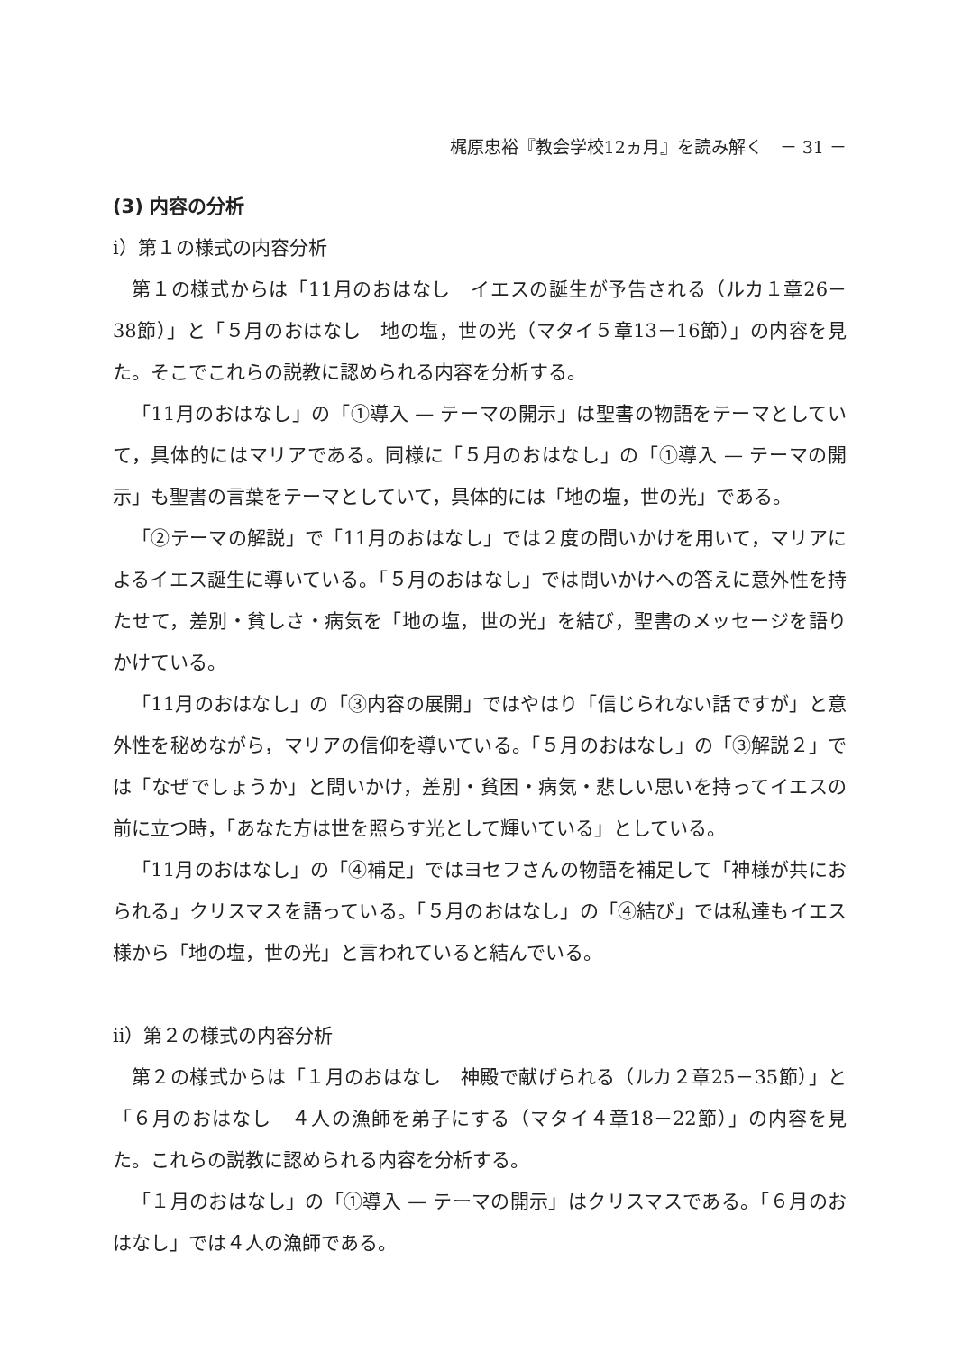梶原忠裕『教会学校12ヵ月』を読み解く　－ 31 －
(3) 内容の分析
ⅰ）第１の様式の内容分析
第１の様式からは「11月のおはなし　イエスの誕生が予告される（ルカ１章26－38節）」と「５月のおはなし　地の塩，世の光（マタイ５章13－16節）」の内容を見た。そこでこれらの説教に認められる内容を分析する。
「11月のおはなし」の「①導入 — テーマの開示」は聖書の物語をテーマとしていて，具体的にはマリアである。同様に「５月のおはなし」の「①導入 — テーマの開示」も聖書の言葉をテーマとしていて，具体的には「地の塩，世の光」である。
「②テーマの解説」で「11月のおはなし」では２度の問いかけを用いて，マリアによるイエス誕生に導いている。「５月のおはなし」では問いかけへの答えに意外性を持たせて，差別・貧しさ・病気を「地の塩，世の光」を結び，聖書のメッセージを語りかけている。
「11月のおはなし」の「③内容の展開」ではやはり「信じられない話ですが」と意外性を秘めながら，マリアの信仰を導いている。「５月のおはなし」の「③解説２」では「なぜでしょうか」と問いかけ，差別・貧困・病気・悲しい思いを持ってイエスの前に立つ時，「あなた方は世を照らす光として輝いている」としている。
「11月のおはなし」の「④補足」ではヨセフさんの物語を補足して「神様が共におられる」クリスマスを語っている。「５月のおはなし」の「④結び」では私達もイエス様から「地の塩，世の光」と言われていると結んでいる。
ⅱ）第２の様式の内容分析
第２の様式からは「１月のおはなし　神殿で献げられる（ルカ２章25－35節）」と「６月のおはなし　４人の漁師を弟子にする（マタイ４章18－22節）」の内容を見た。これらの説教に認められる内容を分析する。
「１月のおはなし」の「①導入 — テーマの開示」はクリスマスである。「６月のおはなし」では４人の漁師である。